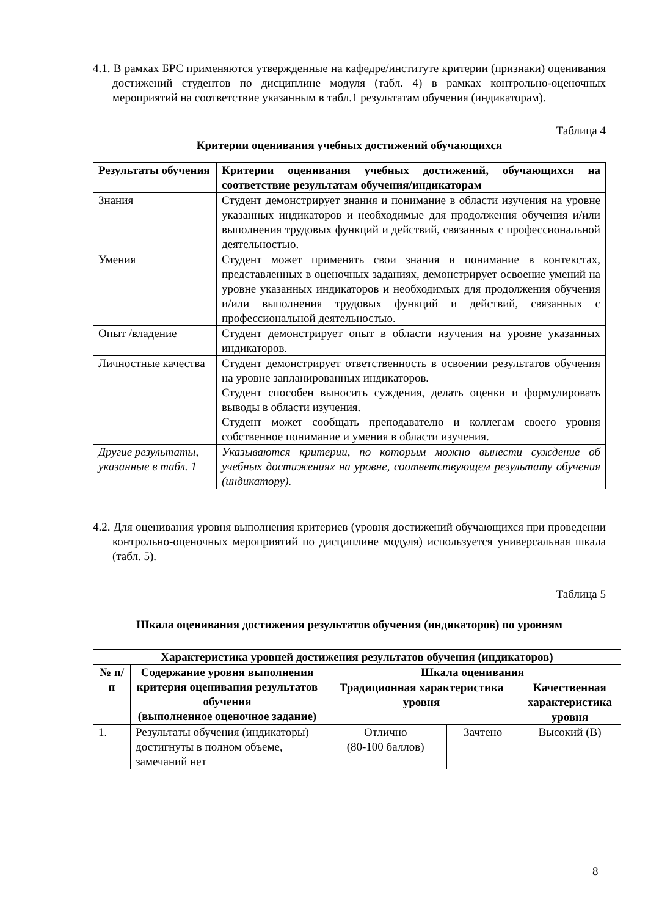4.1. В рамках БРС применяются утвержденные на кафедре/институте критерии (признаки) оценивания достижений студентов по дисциплине модуля (табл. 4) в рамках контрольно-оценочных мероприятий на соответствие указанным в табл.1 результатам обучения (индикаторам).
Таблица 4
Критерии оценивания учебных достижений обучающихся
| Результаты обучения | Критерии оценивания учебных достижений, обучающихся на соответствие результатам обучения/индикаторам |
| --- | --- |
| Знания | Студент демонстрирует знания и понимание в области изучения на уровне указанных индикаторов и необходимые для продолжения обучения и/или выполнения трудовых функций и действий, связанных с профессиональной деятельностью. |
| Умения | Студент может применять свои знания и понимание в контекстах, представленных в оценочных заданиях, демонстрирует освоение умений на уровне указанных индикаторов и необходимых для продолжения обучения и/или выполнения трудовых функций и действий, связанных с профессиональной деятельностью. |
| Опыт /владение | Студент демонстрирует опыт в области изучения на уровне указанных индикаторов. |
| Личностные качества | Студент демонстрирует ответственность в освоении результатов обучения на уровне запланированных индикаторов. Студент способен выносить суждения, делать оценки и формулировать выводы в области изучения. Студент может сообщать преподавателю и коллегам своего уровня собственное понимание и умения в области изучения. |
| Другие результаты, указанные в табл. 1 | Указываются критерии, по которым можно вынести суждение об учебных достижениях на уровне, соответствующем результату обучения (индикатору). |
4.2. Для оценивания уровня выполнения критериев (уровня достижений обучающихся при проведении контрольно-оценочных мероприятий по дисциплине модуля) используется универсальная шкала (табл. 5).
Таблица 5
Шкала оценивания достижения результатов обучения (индикаторов) по уровням
| Характеристика уровней достижения результатов обучения (индикаторов) | | | | |
| --- | --- | --- | --- | --- |
| № п/п | Содержание уровня выполнения критерия оценивания результатов обучения (выполненное оценочное задание) | Шкала оценивания | | |
| | | Традиционная характеристика уровня | | Качественная характеристика уровня |
| 1. | Результаты обучения (индикаторы) достигнуты в полном объеме, замечаний нет | Отлично (80-100 баллов) | Зачтено | Высокий (В) |
8